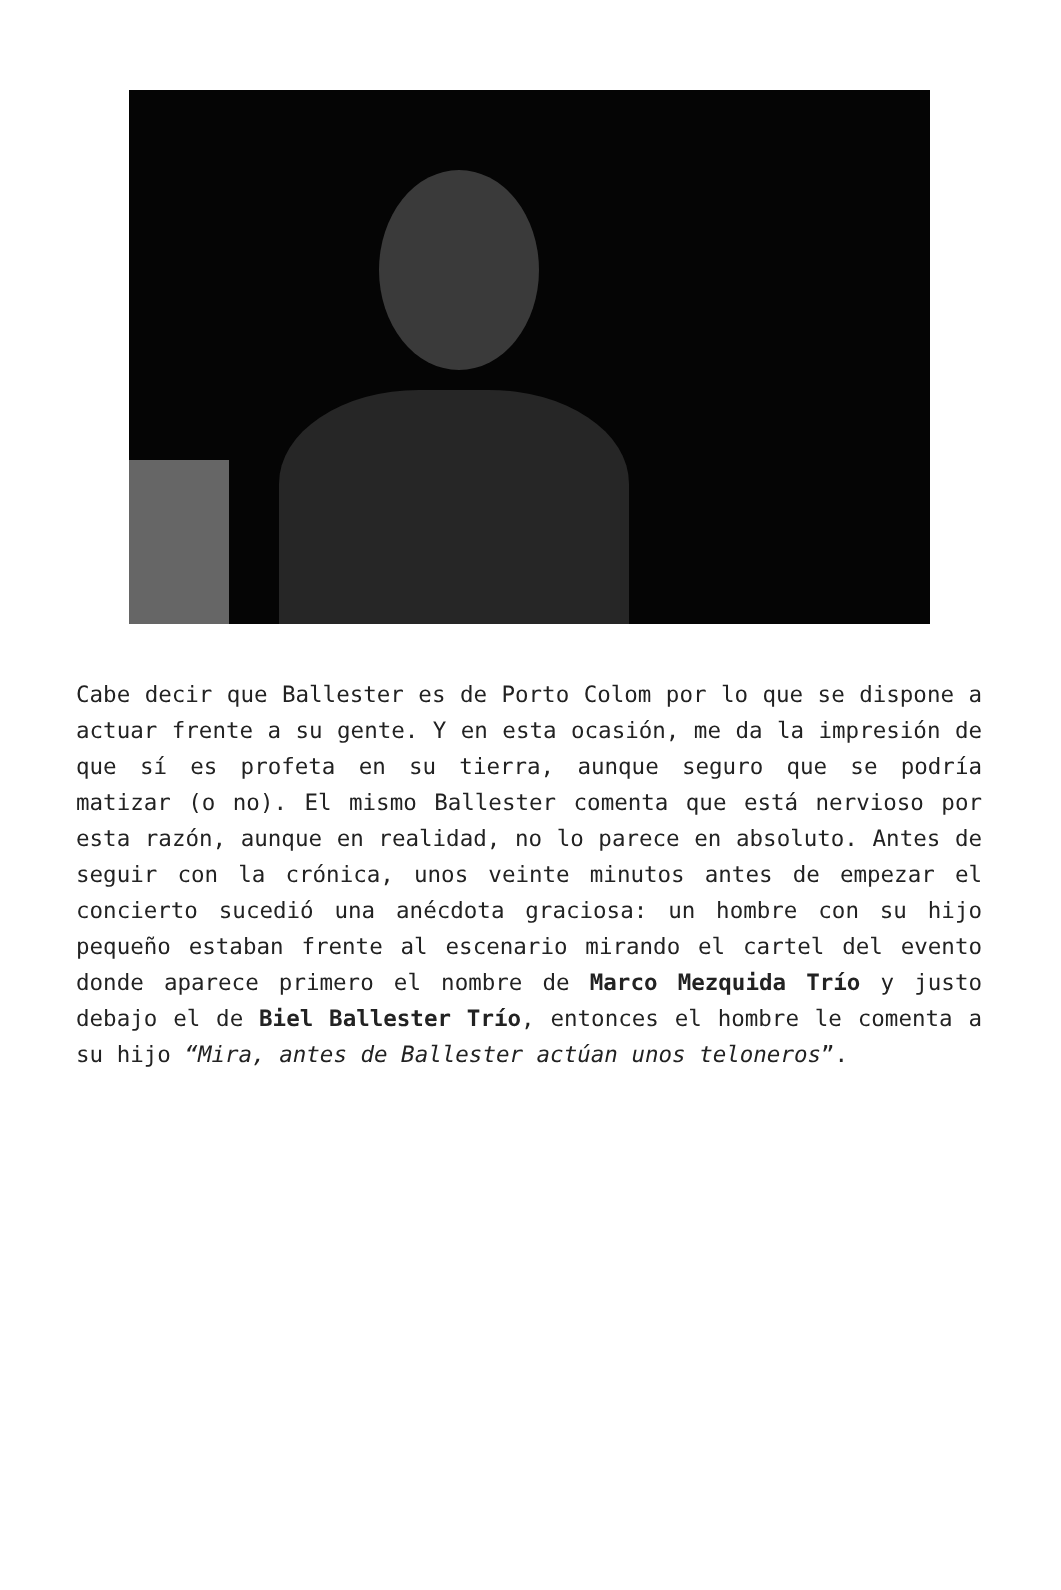Cabe decir que Ballester es de Porto Colom por lo que se dispone a actuar frente a su gente. Y en esta ocasión, me da la impresión de que sí es profeta en su tierra, aunque seguro que se podría matizar (o no). El mismo Ballester comenta que está nervioso por esta razón, aunque en realidad, no lo parece en absoluto. Antes de seguir con la crónica, unos veinte minutos antes de empezar el concierto sucedió una anécdota graciosa: un hombre con su hijo pequeño estaban frente al escenario mirando el cartel del evento donde aparece primero el nombre de Marco Mezquida Trío y justo debajo el de Biel Ballester Trío, entonces el hombre le comenta a su hijo “Mira, antes de Ballester actúan unos teloneros”.